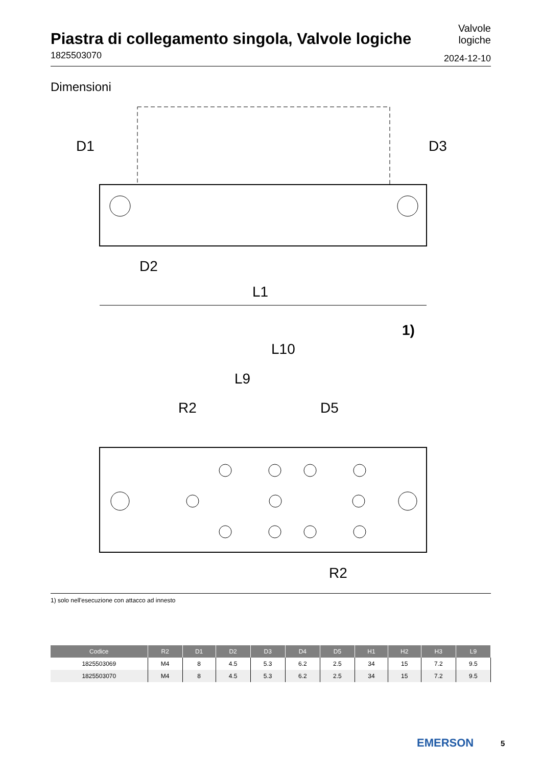Piastra di collegamento singola, Valvole logiche
1825503070
Valvole
logiche
2024-12-10
Dimensioni
D1
D3
D2
L1
1)
L10
L9
R2
D5
R2
1) solo nell'esecuzione con attacco ad innesto
| Codice | R2 | D1 | D2 | D3 | D4 | D5 | H1 | H2 | H3 | L9 |
| --- | --- | --- | --- | --- | --- | --- | --- | --- | --- | --- |
| 1825503069 | M4 | 8 | 4.5 | 5.3 | 6.2 | 2.5 | 34 | 15 | 7.2 | 9.5 |
| 1825503070 | M4 | 8 | 4.5 | 5.3 | 6.2 | 2.5 | 34 | 15 | 7.2 | 9.5 |
EMERSON 5